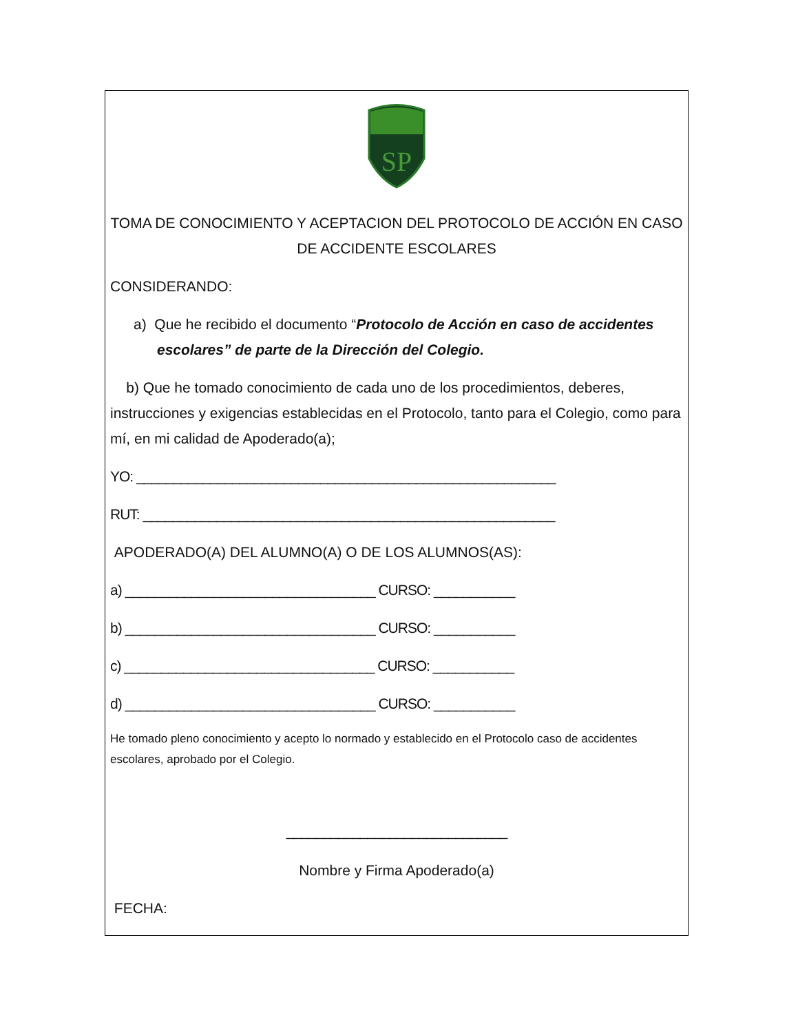SP
TOMA DE CONOCIMIENTO Y ACEPTACION DEL PROTOCOLO DE ACCIÓN EN CASO DE ACCIDENTE ESCOLARES
CONSIDERANDO:
a) Que he recibido el documento “Protocolo de Acción en caso de accidentes escolares” de parte de la Dirección del Colegio.
b) Que he tomado conocimiento de cada uno de los procedimientos, deberes, instrucciones y exigencias establecidas en el Protocolo, tanto para el Colegio, como para mí, en mi calidad de Apoderado(a);
YO: _________________________________________________________
RUT: ________________________________________________________
APODERADO(A) DEL ALUMNO(A) O DE LOS ALUMNOS(AS):
a) __________________________________ CURSO: ___________
b) __________________________________ CURSO: ___________
c) __________________________________ CURSO: ___________
d) __________________________________ CURSO: ___________
He tomado pleno conocimiento y acepto lo normado y establecido en el Protocolo caso de accidentes escolares, aprobado por el Colegio.
______________________________
Nombre y Firma Apoderado(a)
FECHA: